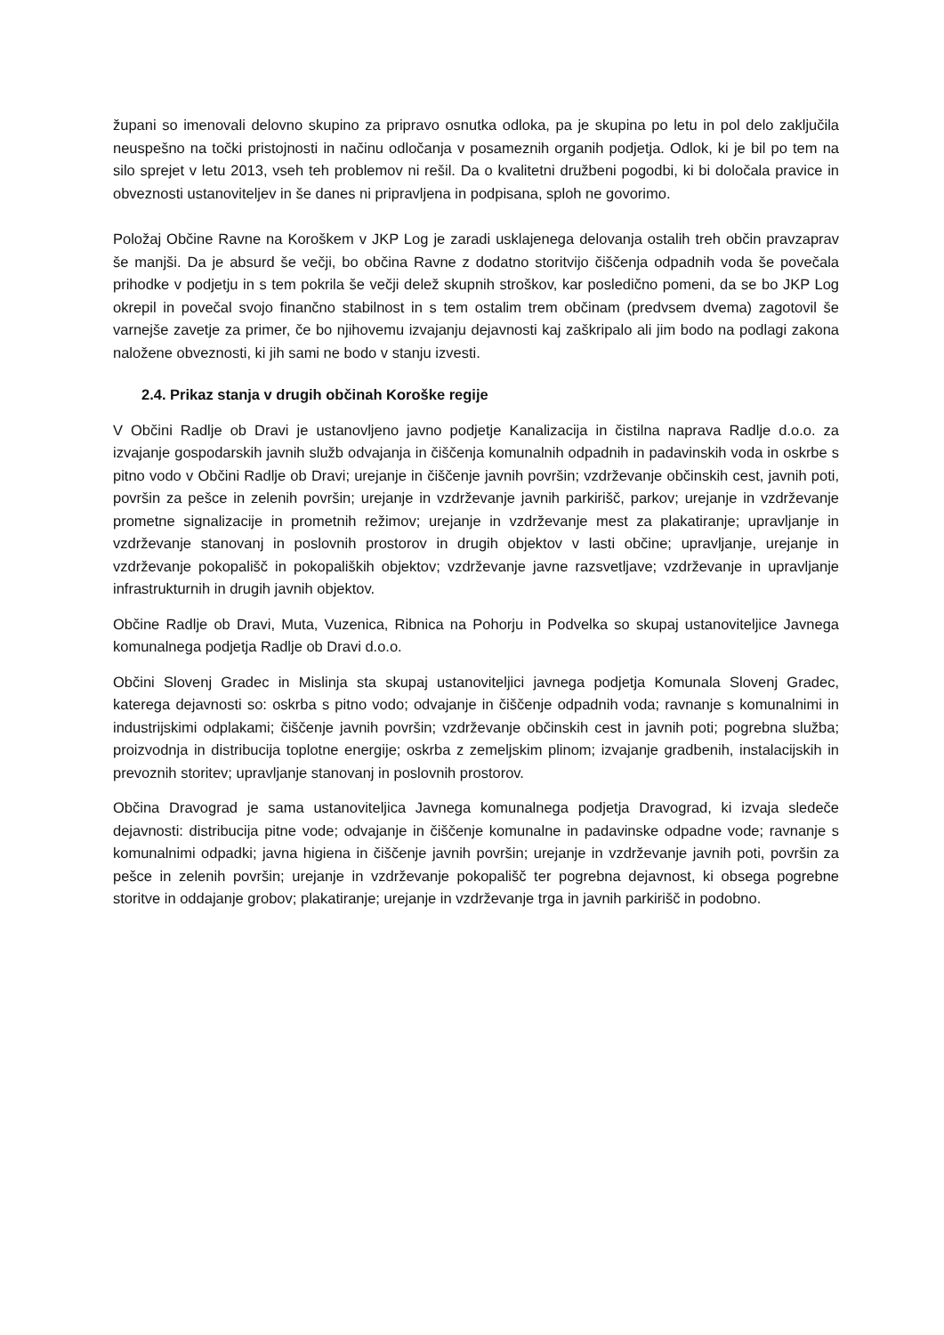župani so imenovali delovno skupino za pripravo osnutka odloka, pa je skupina po letu in pol delo zaključila neuspešno na točki pristojnosti in načinu odločanja v posameznih organih podjetja. Odlok, ki je bil po tem na silo sprejet v letu 2013, vseh teh problemov ni rešil. Da o kvalitetni družbeni pogodbi, ki bi določala pravice in obveznosti ustanoviteljev in še danes ni pripravljena in podpisana, sploh ne govorimo.
Položaj Občine Ravne na Koroškem v JKP Log je zaradi usklajenega delovanja ostalih treh občin pravzaprav še manjši. Da je absurd še večji, bo občina Ravne z dodatno storitvijo čiščenja odpadnih voda še povečala prihodke v podjetju in s tem pokrila še večji delež skupnih stroškov, kar posledično pomeni, da se bo JKP Log okrepil in povečal svojo finančno stabilnost in s tem ostalim trem občinam (predvsem dvema) zagotovil še varnejše zavetje za primer, če bo njihovemu izvajanju dejavnosti kaj zaškripalo ali jim bodo na podlagi zakona naložene obveznosti, ki jih sami ne bodo v stanju izvesti.
2.4. Prikaz stanja v drugih občinah Koroške regije
V Občini Radlje ob Dravi je ustanovljeno javno podjetje Kanalizacija in čistilna naprava Radlje d.o.o. za izvajanje gospodarskih javnih služb odvajanja in čiščenja komunalnih odpadnih in padavinskih voda in oskrbe s pitno vodo v Občini Radlje ob Dravi; urejanje in čiščenje javnih površin; vzdrževanje občinskih cest, javnih poti, površin za pešce in zelenih površin; urejanje in vzdrževanje javnih parkirišč, parkov; urejanje in vzdrževanje prometne signalizacije in prometnih režimov; urejanje in vzdrževanje mest za plakatiranje; upravljanje in vzdrževanje stanovanj in poslovnih prostorov in drugih objektov v lasti občine; upravljanje, urejanje in vzdrževanje pokopališč in pokopaliških objektov; vzdrževanje javne razsvetljave; vzdrževanje in upravljanje infrastrukturnih in drugih javnih objektov.
Občine Radlje ob Dravi, Muta, Vuzenica, Ribnica na Pohorju in Podvelka so skupaj ustanoviteljice Javnega komunalnega podjetja Radlje ob Dravi d.o.o.
Občini Slovenj Gradec in Mislinja sta skupaj ustanoviteljici javnega podjetja Komunala Slovenj Gradec, katerega dejavnosti so: oskrba s pitno vodo; odvajanje in čiščenje odpadnih voda; ravnanje s komunalnimi in industrijskimi odplakami; čiščenje javnih površin; vzdrževanje občinskih cest in javnih poti; pogrebna služba; proizvodnja in distribucija toplotne energije; oskrba z zemeljskim plinom; izvajanje gradbenih, instalacijskih in prevoznih storitev; upravljanje stanovanj in poslovnih prostorov.
Občina Dravograd je sama ustanoviteljica Javnega komunalnega podjetja Dravograd, ki izvaja sledeče dejavnosti: distribucija pitne vode; odvajanje in čiščenje komunalne in padavinske odpadne vode; ravnanje s komunalnimi odpadki; javna higiena in čiščenje javnih površin; urejanje in vzdrževanje javnih poti, površin za pešce in zelenih površin; urejanje in vzdrževanje pokopališč ter pogrebna dejavnost, ki obsega pogrebne storitve in oddajanje grobov; plakatiranje; urejanje in vzdrževanje trga in javnih parkirišč in podobno.